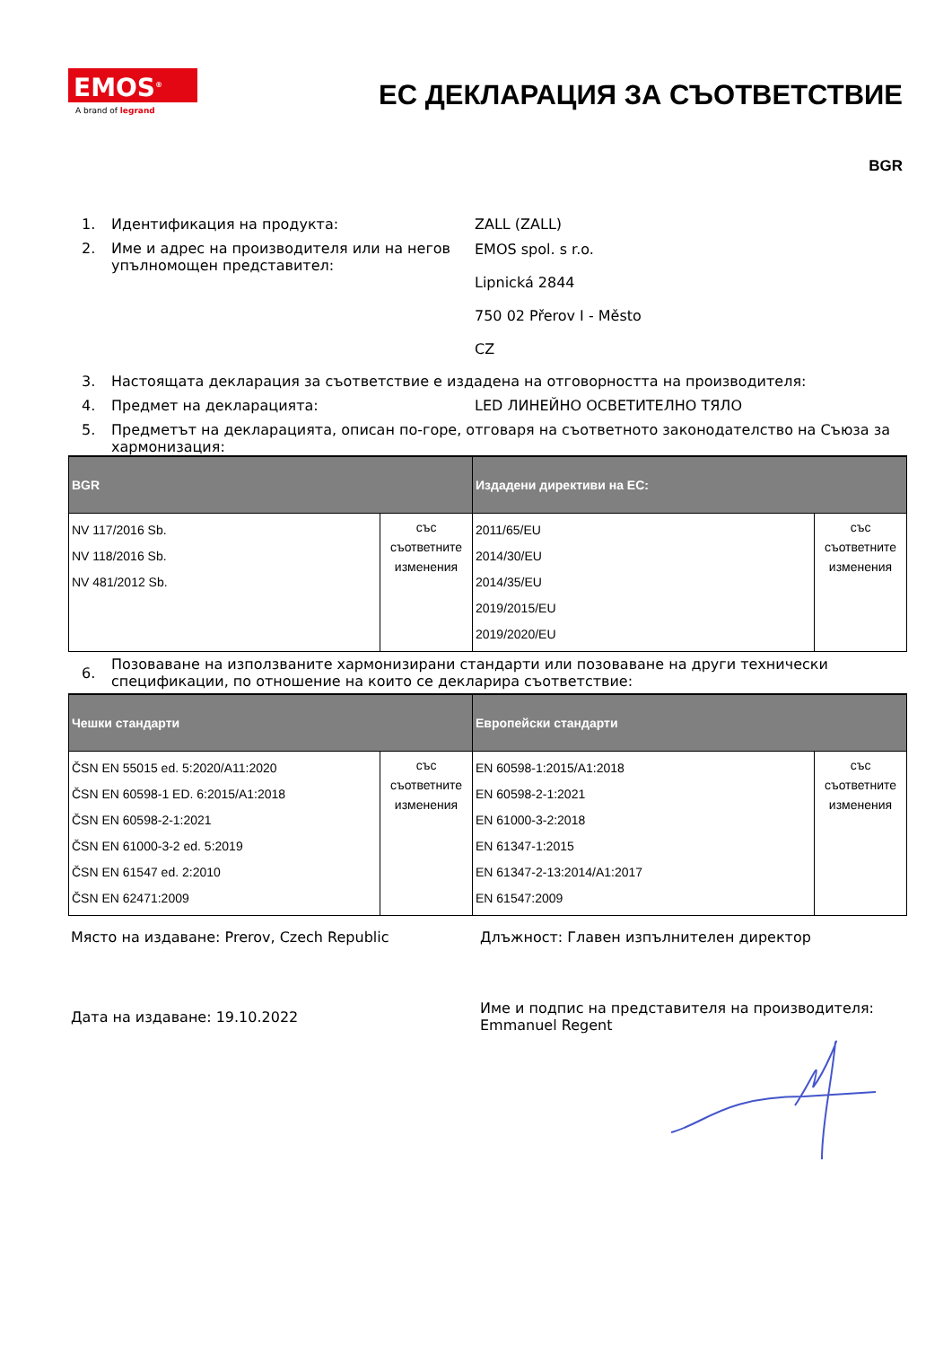EMOS<sup>®</sup>
A brand of legrand
ЕС ДЕКЛАРАЦИЯ ЗА СЪОТВЕТСТВИЕ
BGR
1. Идентификация на продукта: ZALL (ZALL)
2. Име и адрес на производителя или на негов упълномощен представител:
EMOS spol. s r.o.
Lipnická 2844
750 02 Přerov I - Město
CZ
3. Настоящата декларация за съответствие е издадена на отговорността на производителя:
4. Предмет на декларацията: LED ЛИНЕЙНО ОСВЕТИТЕЛНО ТЯЛО
5. Предметът на декларацията, описан по-горе, отговаря на съответното законодателство на Съюза за хармонизация:
| BGR | | Издадени директиви на ЕС: | |
| --- | --- | --- | --- |
| NV 117/2016 Sb. NV 118/2016 Sb. NV 481/2012 Sb. | със съответните изменения | 2011/65/EU 2014/30/EU 2014/35/EU 2019/2015/EU 2019/2020/EU | със съответните изменения |
6.
Позоваване на използваните хармонизирани стандарти или позоваване на други технически спецификации, по отношение на които се декларира съответствие:
| Чешки стандарти | | Европейски стандарти | |
| --- | --- | --- | --- |
| ČSN EN 55015 ed. 5:2020/A11:2020 ČSN EN 60598-1 ED. 6:2015/A1:2018 ČSN EN 60598-2-1:2021 ČSN EN 61000-3-2 ed. 5:2019 ČSN EN 61547 ed. 2:2010 ČSN EN 62471:2009 | със съответните изменения | EN 60598-1:2015/A1:2018 EN 60598-2-1:2021 EN 61000-3-2:2018 EN 61347-1:2015 EN 61347-2-13:2014/A1:2017 EN 61547:2009 | със съответните изменения |
Място на издаване: Prerov, Czech Republic Длъжност: Главен изпълнителен директор
Дата на издаване: 19.10.2022
Име и подпис на представителя на производителя:
Emmanuel Regent